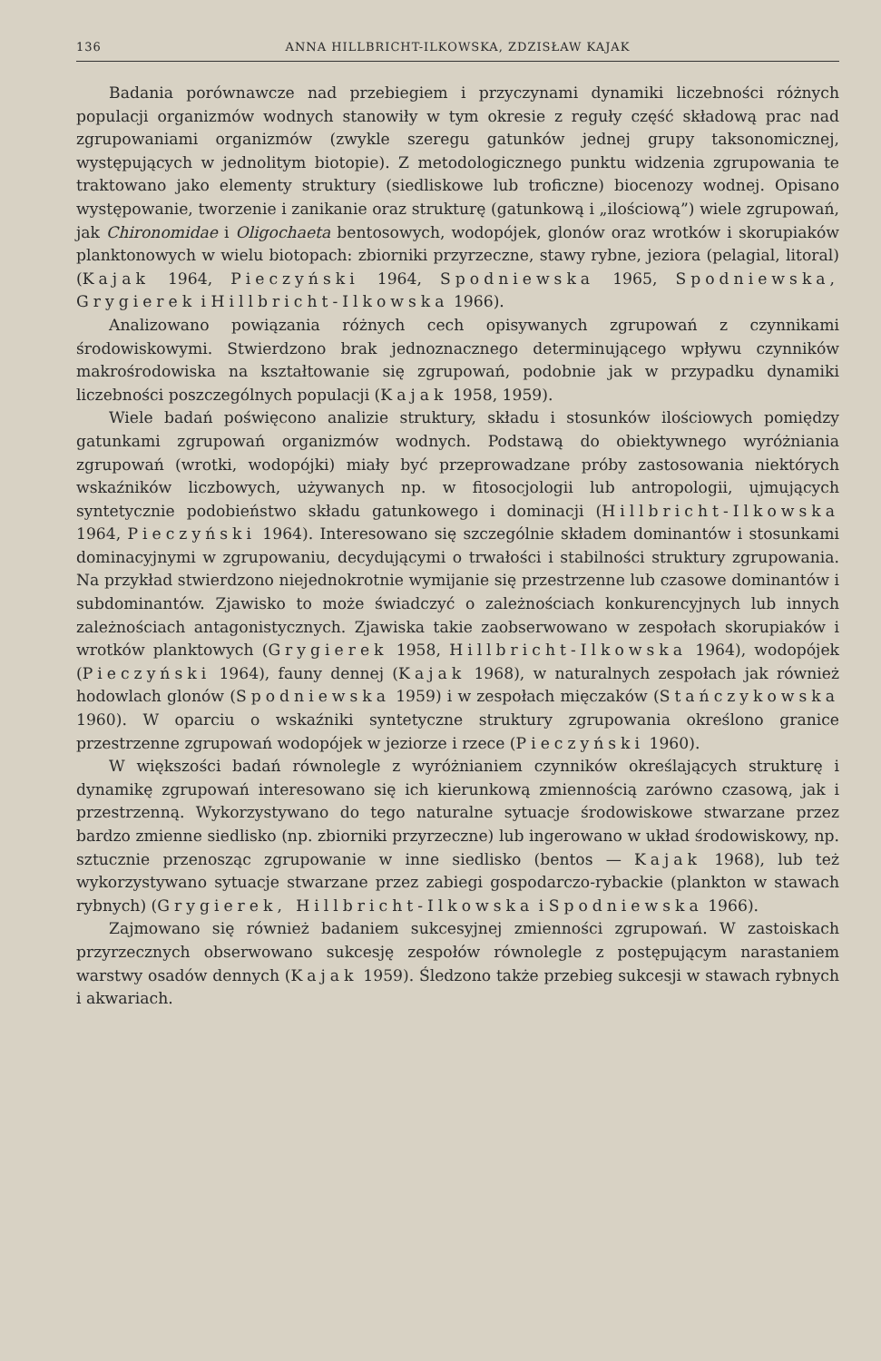136 ANNA HILLBRICHT-ILKOWSKA, ZDZISŁAW KAJAK
Badania porównawcze nad przebiegiem i przyczynami dynamiki liczebności różnych populacji organizmów wodnych stanowiły w tym okresie z reguły część składową prac nad zgrupowaniami organizmów (zwykle szeregu gatunków jednej grupy taksonomicznej, występujących w jednolitym biotopie). Z metodologicznego punktu widzenia zgrupowania te traktowano jako elementy struktury (siedliskowe lub troficzne) biocenozy wodnej. Opisano występowanie, tworzenie i zanikanie oraz strukturę (gatunkową i „ilościową”) wiele zgrupowań, jak Chironomidae i Oligochaeta bentosowych, wodopójek, glonów oraz wrotków i skorupiaków planktonowych w wielu biotopach: zbiorniki przyrzeczne, stawy rybne, jeziora (pelagial, litoral) (Kajak 1964, Pieczyński 1964, Spodniewska 1965, Spodniewska, Grygierek i Hillbricht-Ilkowska 1966).
Analizowano powiązania różnych cech opisywanych zgrupowań z czynnikami środowiskowymi. Stwierdzono brak jednoznacznego determinującego wpływu czynników makrośrodowiska na kształtowanie się zgrupowań, podobnie jak w przypadku dynamiki liczebności poszczególnych populacji (Kajak 1958, 1959).
Wiele badań poświęcono analizie struktury, składu i stosunków ilościowych pomiędzy gatunkami zgrupowań organizmów wodnych. Podstawą do obiektywnego wyróżniania zgrupowań (wrotki, wodopójki) miały być przeprowadzane próby zastosowania niektórych wskaźników liczbowych, używanych np. w fitosocjologii lub antropologii, ujmujących syntetycznie podobieństwo składu gatunkowego i dominacji (Hillbricht-Ilkowska 1964, Pieczyński 1964). Interesowano się szczególnie składem dominantów i stosunkami dominacyjnymi w zgrupowaniu, decydującymi o trwałości i stabilności struktury zgrupowania. Na przykład stwierdzono niejednokrotnie wymijanie się przestrzenne lub czasowe dominantów i subdominantów. Zjawisko to może świadczyć o zależnościach konkurencyjnych lub innych zależnościach antagonistycznych. Zjawiska takie zaobserwowano w zespołach skorupiaków i wrotków planktowych (Grygierek 1958, Hillbricht-Ilkowska 1964), wodopójek (Pieczyński 1964), fauny dennej (Kajak 1968), w naturalnych zespołach jak również hodowlach glonów (Spodniewska 1959) i w zespołach mięczaków (Stańczykowska 1960). W oparciu o wskaźniki syntetyczne struktury zgrupowania określono granice przestrzenne zgrupowań wodopójek w jeziorze i rzece (Pieczyński 1960).
W większości badań równolegle z wyróżnianiem czynników określających strukturę i dynamikę zgrupowań interesowano się ich kierunkową zmiennością zarówno czasową, jak i przestrzenną. Wykorzystywano do tego naturalne sytuacje środowiskowe stwarzane przez bardzo zmienne siedlisko (np. zbiorniki przyrzeczne) lub ingerowano w układ środowiskowy, np. sztucznie przenosząc zgrupowanie w inne siedlisko (bentos — Kajak 1968), lub też wykorzystywano sytuacje stwarzane przez zabiegi gospodarczo-rybackie (plankton w stawach rybnych) (Grygierek, Hillbricht-Ilkowska i Spodniewska 1966).
Zajmowano się również badaniem sukcesyjnej zmienności zgrupowań. W zastoiskach przyrzecznych obserwowano sukcesję zespołów równolegle z postępującym narastaniem warstwy osadów dennych (Kajak 1959). Śledzono także przebieg sukcesji w stawach rybnych i akwariach.